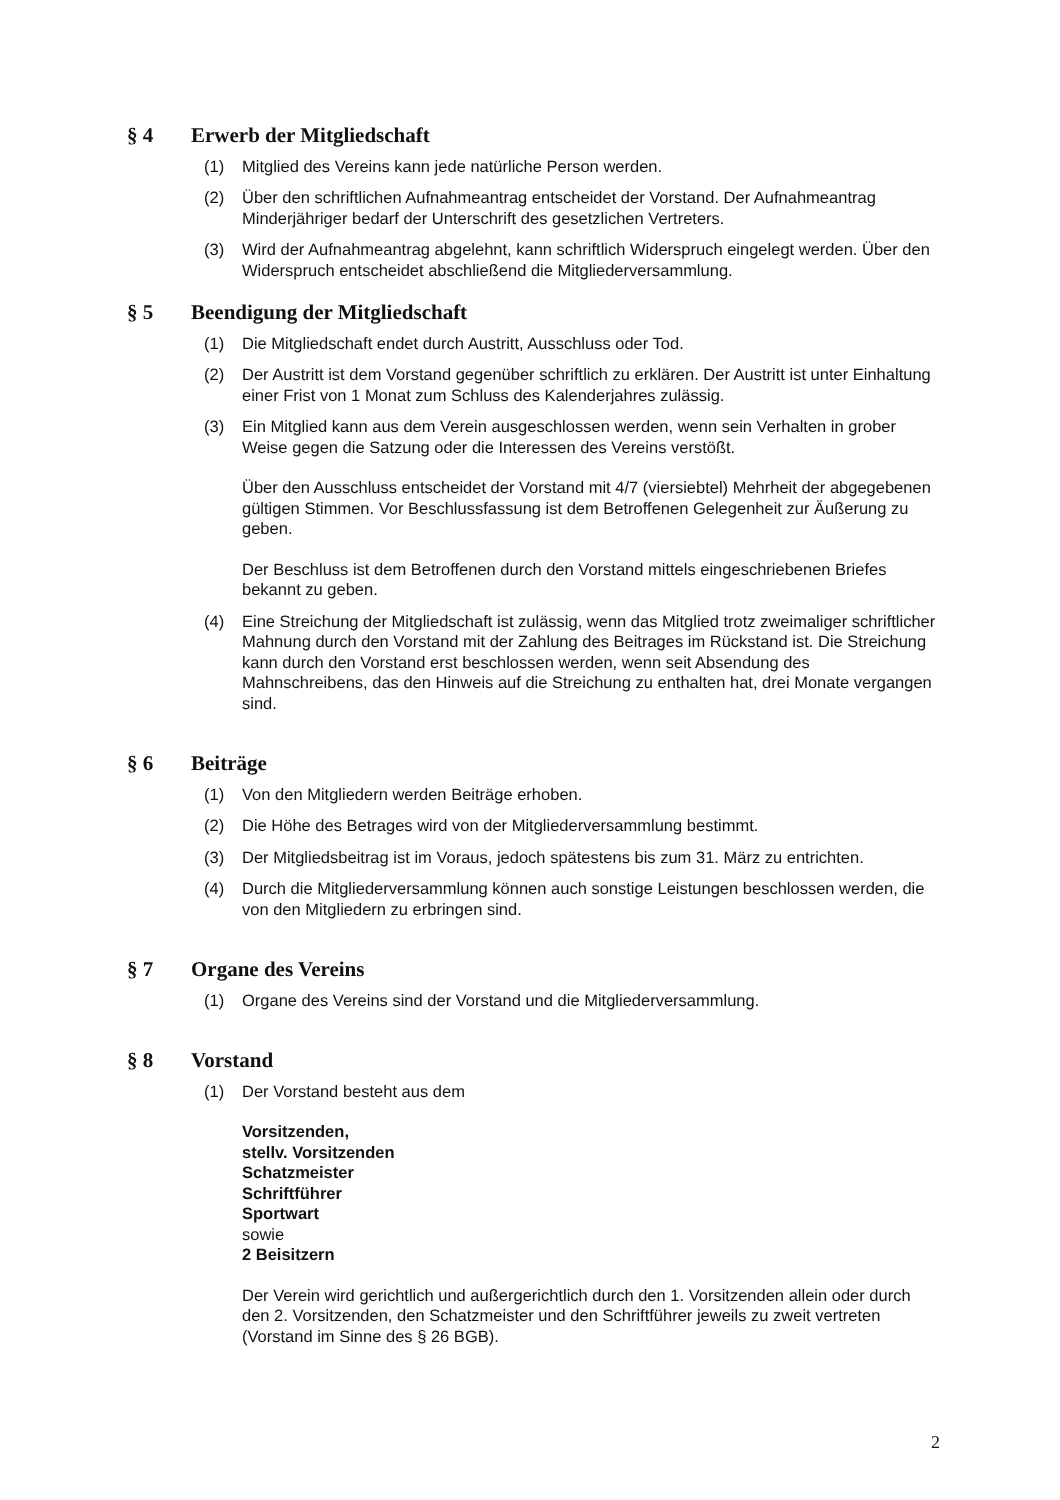§ 4 Erwerb der Mitgliedschaft
(1) Mitglied des Vereins kann jede natürliche Person werden.
(2) Über den schriftlichen Aufnahmeantrag entscheidet der Vorstand. Der Aufnahmeantrag Minderjähriger bedarf der Unterschrift des gesetzlichen Vertreters.
(3) Wird der Aufnahmeantrag abgelehnt, kann schriftlich Widerspruch eingelegt werden. Über den Widerspruch entscheidet abschließend die Mitgliederversammlung.
§ 5 Beendigung der Mitgliedschaft
(1) Die Mitgliedschaft endet durch Austritt, Ausschluss oder Tod.
(2) Der Austritt ist dem Vorstand gegenüber schriftlich zu erklären. Der Austritt ist unter Einhaltung einer Frist von 1 Monat zum Schluss des Kalenderjahres zulässig.
(3) Ein Mitglied kann aus dem Verein ausgeschlossen werden, wenn sein Verhalten in grober Weise gegen die Satzung oder die Interessen des Vereins verstößt.
Über den Ausschluss entscheidet der Vorstand mit 4/7 (viersiebtel) Mehrheit der abgegebenen gültigen Stimmen. Vor Beschlussfassung ist dem Betroffenen Gelegenheit zur Äußerung zu geben.
Der Beschluss ist dem Betroffenen durch den Vorstand mittels eingeschriebenen Briefes bekannt zu geben.
(4) Eine Streichung der Mitgliedschaft ist zulässig, wenn das Mitglied trotz zweimaliger schriftlicher Mahnung durch den Vorstand mit der Zahlung des Beitrages im Rückstand ist. Die Streichung kann durch den Vorstand erst beschlossen werden, wenn seit Absendung des Mahnschreibens, das den Hinweis auf die Streichung zu enthalten hat, drei Monate vergangen sind.
§ 6 Beiträge
(1) Von den Mitgliedern werden Beiträge erhoben.
(2) Die Höhe des Betrages wird von der Mitgliederversammlung bestimmt.
(3) Der Mitgliedsbeitrag ist im Voraus, jedoch spätestens bis zum 31. März zu entrichten.
(4) Durch die Mitgliederversammlung können auch sonstige Leistungen beschlossen werden, die von den Mitgliedern zu erbringen sind.
§ 7 Organe des Vereins
(1) Organe des Vereins sind der Vorstand und die Mitgliederversammlung.
§ 8 Vorstand
(1) Der Vorstand besteht aus dem
Vorsitzenden,
stellv. Vorsitzenden
Schatzmeister
Schriftführer
Sportwart
sowie
2 Beisitzern
Der Verein wird gerichtlich und außergerichtlich durch den 1. Vorsitzenden allein oder durch den 2. Vorsitzenden, den Schatzmeister und den Schriftführer jeweils zu zweit vertreten (Vorstand im Sinne des § 26 BGB).
2